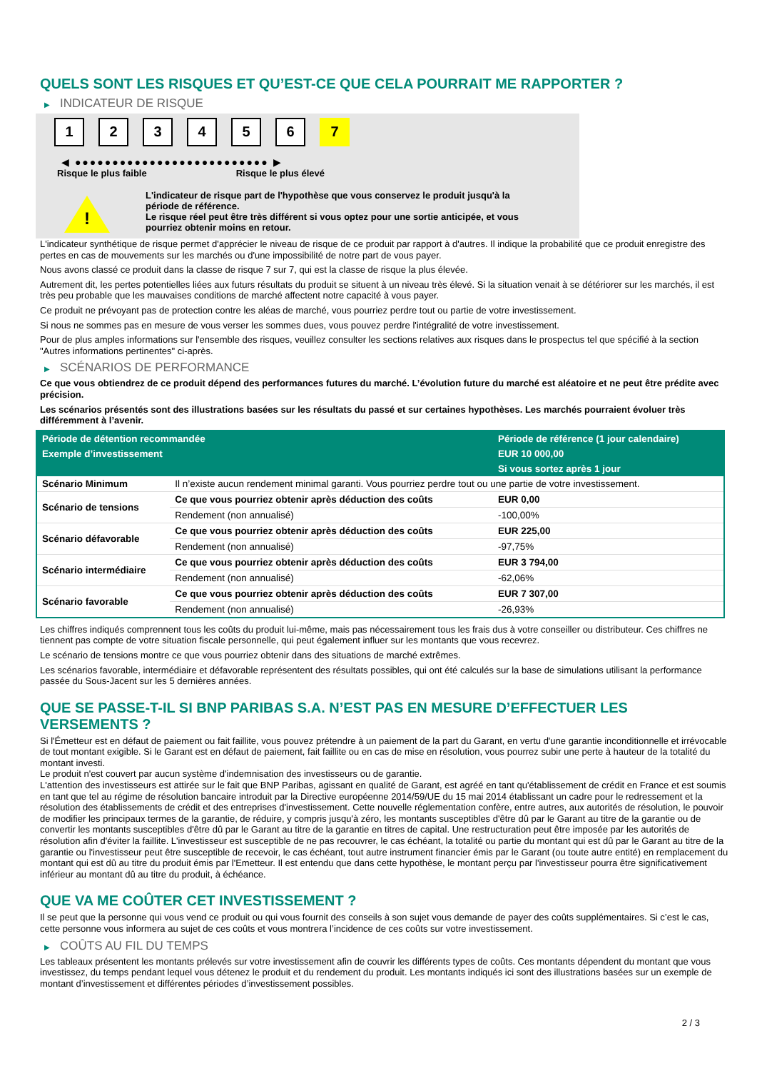QUELS SONT LES RISQUES ET QU’EST-CE QUE CELA POURRAIT ME RAPPORTER ?
▶ INDICATEUR DE RISQUE
1 2 3 4 5 6 7
◀ ●●●●●●●●●●●●●●●●●●●●●●●●●● ▶
Risque le plus faible Risque le plus élevé
!
L'indicateur de risque part de l'hypothèse que vous conservez le produit jusqu'à la
période de référence.
Le risque réel peut être très différent si vous optez pour une sortie anticipée, et vous
pourriez obtenir moins en retour.
L'indicateur synthétique de risque permet d'apprécier le niveau de risque de ce produit par rapport à d'autres. Il indique la probabilité que ce produit enregistre des pertes en cas de mouvements sur les marchés ou d'une impossibilité de notre part de vous payer.
Nous avons classé ce produit dans la classe de risque 7 sur 7, qui est la classe de risque la plus élevée.
Autrement dit, les pertes potentielles liées aux futurs résultats du produit se situent à un niveau très élevé. Si la situation venait à se détériorer sur les marchés, il est très peu probable que les mauvaises conditions de marché affectent notre capacité à vous payer.
Ce produit ne prévoyant pas de protection contre les aléas de marché, vous pourriez perdre tout ou partie de votre investissement.
Si nous ne sommes pas en mesure de vous verser les sommes dues, vous pouvez perdre l'intégralité de votre investissement.
Pour de plus amples informations sur l'ensemble des risques, veuillez consulter les sections relatives aux risques dans le prospectus tel que spécifié à la section "Autres informations pertinentes" ci-après.
▶ SCÉNARIOS DE PERFORMANCE
Ce que vous obtiendrez de ce produit dépend des performances futures du marché. L’évolution future du marché est aléatoire et ne peut être prédite avec précision.
Les scénarios présentés sont des illustrations basées sur les résultats du passé et sur certaines hypothèses. Les marchés pourraient évoluer très différemment à l’avenir.
| Période de détention recommandée | | Période de référence (1 jour calendaire) |
| --- | --- | --- |
| Exemple d’investissement | | EUR 10 000,00 |
| | | Si vous sortez après 1 jour |
| Scénario Minimum | Il n’existe aucun rendement minimal garanti. Vous pourriez perdre tout ou une partie de votre investissement. | |
| Scénario de tensions | Ce que vous pourriez obtenir après déduction des coûts | EUR 0,00 |
| | Rendement (non annualisé) | -100,00% |
| Scénario défavorable | Ce que vous pourriez obtenir après déduction des coûts | EUR 225,00 |
| | Rendement (non annualisé) | -97,75% |
| Scénario intermédiaire | Ce que vous pourriez obtenir après déduction des coûts | EUR 3 794,00 |
| | Rendement (non annualisé) | -62,06% |
| Scénario favorable | Ce que vous pourriez obtenir après déduction des coûts | EUR 7 307,00 |
| | Rendement (non annualisé) | -26,93% |
Les chiffres indiqués comprennent tous les coûts du produit lui-même, mais pas nécessairement tous les frais dus à votre conseiller ou distributeur. Ces chiffres ne tiennent pas compte de votre situation fiscale personnelle, qui peut également influer sur les montants que vous recevrez.
Le scénario de tensions montre ce que vous pourriez obtenir dans des situations de marché extrêmes.
Les scénarios favorable, intermédiaire et défavorable représentent des résultats possibles, qui ont été calculés sur la base de simulations utilisant la performance passée du Sous-Jacent sur les 5 dernières années.
QUE SE PASSE-T-IL SI BNP PARIBAS S.A. N’EST PAS EN MESURE D’EFFECTUER LES VERSEMENTS ?
Si l'Émetteur est en défaut de paiement ou fait faillite, vous pouvez prétendre à un paiement de la part du Garant, en vertu d'une garantie inconditionnelle et irrévocable de tout montant exigible. Si le Garant est en défaut de paiement, fait faillite ou en cas de mise en résolution, vous pourrez subir une perte à hauteur de la totalité du montant investi.
Le produit n'est couvert par aucun système d'indemnisation des investisseurs ou de garantie.
L'attention des investisseurs est attirée sur le fait que BNP Paribas, agissant en qualité de Garant, est agréé en tant qu'établissement de crédit en France et est soumis en tant que tel au régime de résolution bancaire introduit par la Directive européenne 2014/59/UE du 15 mai 2014 établissant un cadre pour le redressement et la résolution des établissements de crédit et des entreprises d'investissement. Cette nouvelle réglementation confère, entre autres, aux autorités de résolution, le pouvoir de modifier les principaux termes de la garantie, de réduire, y compris jusqu'à zéro, les montants susceptibles d'être dû par le Garant au titre de la garantie ou de convertir les montants susceptibles d'être dû par le Garant au titre de la garantie en titres de capital. Une restructuration peut être imposée par les autorités de résolution afin d'éviter la faillite. L'investisseur est susceptible de ne pas recouvrer, le cas échéant, la totalité ou partie du montant qui est dû par le Garant au titre de la garantie ou l'investisseur peut être susceptible de recevoir, le cas échéant, tout autre instrument financier émis par le Garant (ou toute autre entité) en remplacement du montant qui est dû au titre du produit émis par l'Emetteur. Il est entendu que dans cette hypothèse, le montant perçu par l'investisseur pourra être significativement inférieur au montant dû au titre du produit, à échéance.
QUE VA ME COÛTER CET INVESTISSEMENT ?
Il se peut que la personne qui vous vend ce produit ou qui vous fournit des conseils à son sujet vous demande de payer des coûts supplémentaires. Si c’est le cas, cette personne vous informera au sujet de ces coûts et vous montrera l’incidence de ces coûts sur votre investissement.
▶ COÛTS AU FIL DU TEMPS
Les tableaux présentent les montants prélevés sur votre investissement afin de couvrir les différents types de coûts. Ces montants dépendent du montant que vous investissez, du temps pendant lequel vous détenez le produit et du rendement du produit. Les montants indiqués ici sont des illustrations basées sur un exemple de montant d’investissement et différentes périodes d’investissement possibles.
2 / 3